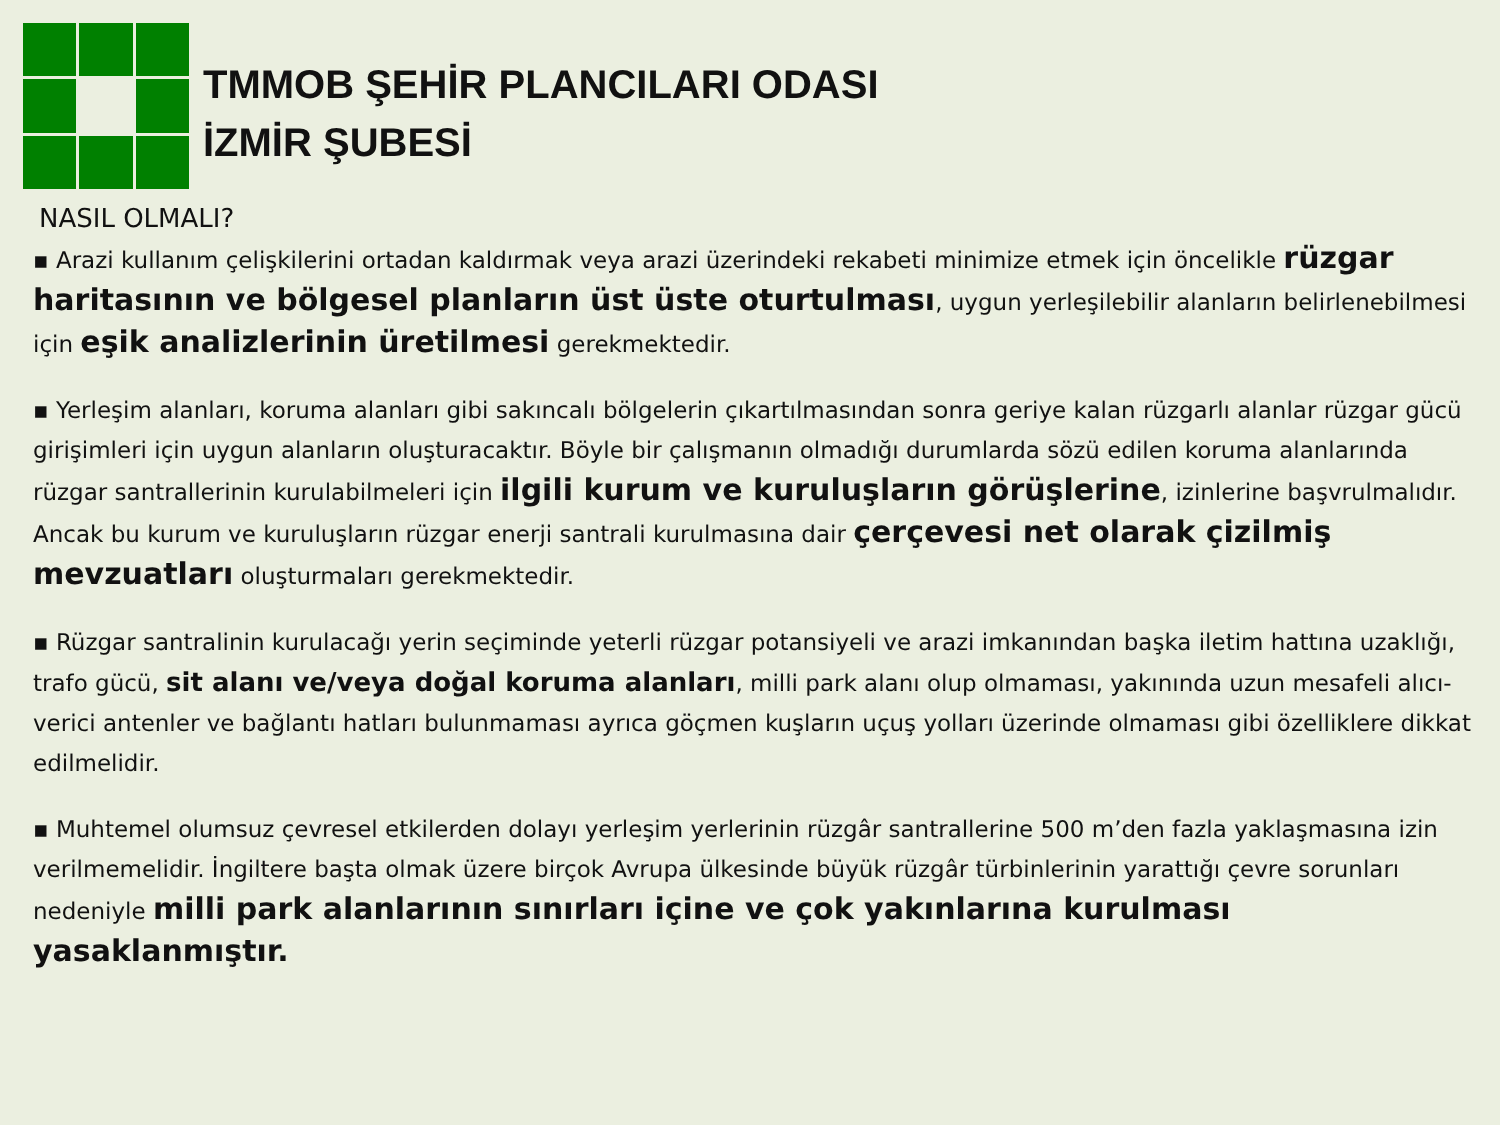TMMOB ŞEHİR PLANCILARI ODASI
İZMİR ŞUBESİ
NASIL OLMALI?
▪ Arazi kullanım çelişkilerini ortadan kaldırmak veya arazi üzerindeki rekabeti minimize etmek için öncelikle rüzgar haritasının ve bölgesel planların üst üste oturtulması, uygun yerleşilebilir alanların belirlenebilmesi için eşik analizlerinin üretilmesi gerekmektedir.
▪ Yerleşim alanları, koruma alanları gibi sakıncalı bölgelerin çıkartılmasından sonra geriye kalan rüzgarlı alanlar rüzgar gücü girişimleri için uygun alanların oluşturacaktır. Böyle bir çalışmanın olmadığı durumlarda sözü edilen koruma alanlarında rüzgar santrallerinin kurulabilmeleri için ilgili kurum ve kuruluşların görüşlerine, izinlerine başvrulmalıdır. Ancak bu kurum ve kuruluşların rüzgar enerji santrali kurulmasına dair çerçevesi net olarak çizilmiş mevzuatları oluşturmaları gerekmektedir.
▪ Rüzgar santralinin kurulacağı yerin seçiminde yeterli rüzgar potansiyeli ve arazi imkanından başka iletim hattına uzaklığı, trafo gücü, sit alanı ve/veya doğal koruma alanları, milli park alanı olup olmaması, yakınında uzun mesafeli alıcı-verici antenler ve bağlantı hatları bulunmaması ayrıca göçmen kuşların uçuş yolları üzerinde olmaması gibi özelliklere dikkat edilmelidir.
▪ Muhtemel olumsuz çevresel etkilerden dolayı yerleşim yerlerinin rüzgâr santrallerine 500 m’den fazla yaklaşmasına izin verilmemelidir. İngiltere başta olmak üzere birçok Avrupa ülkesinde büyük rüzgâr türbinlerinin yarattığı çevre sorunları nedeniyle milli park alanlarının sınırları içine ve çok yakınlarına kurulması yasaklanmıştır.